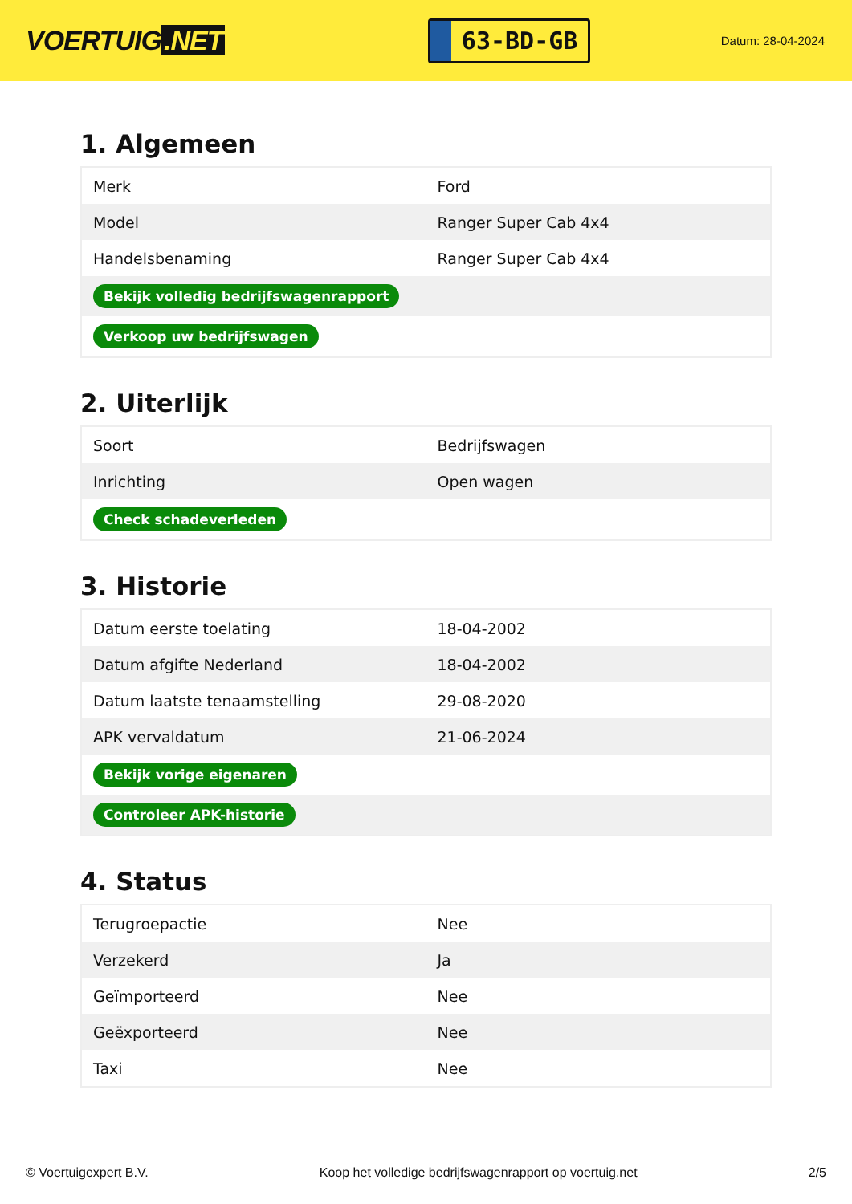VOERTUIG.NET
63-BD-GB
Datum: 28-04-2024
1. Algemeen
| Merk | Ford |
| Model | Ranger Super Cab 4x4 |
| Handelsbenaming | Ranger Super Cab 4x4 |
| Bekijk volledig bedrijfswagenrapport | |
| Verkoop uw bedrijfswagen | |
2. Uiterlijk
| Soort | Bedrijfswagen |
| Inrichting | Open wagen |
| Check schadeverleden | |
3. Historie
| Datum eerste toelating | 18-04-2002 |
| Datum afgifte Nederland | 18-04-2002 |
| Datum laatste tenaamstelling | 29-08-2020 |
| APK vervaldatum | 21-06-2024 |
| Bekijk vorige eigenaren | |
| Controleer APK-historie | |
4. Status
| Terugroepactie | Nee |
| Verzekerd | Ja |
| Geïmporteerd | Nee |
| Geëxporteerd | Nee |
| Taxi | Nee |
© Voertuigexpert B.V. Koop het volledige bedrijfswagenrapport op voertuig.net 2/5